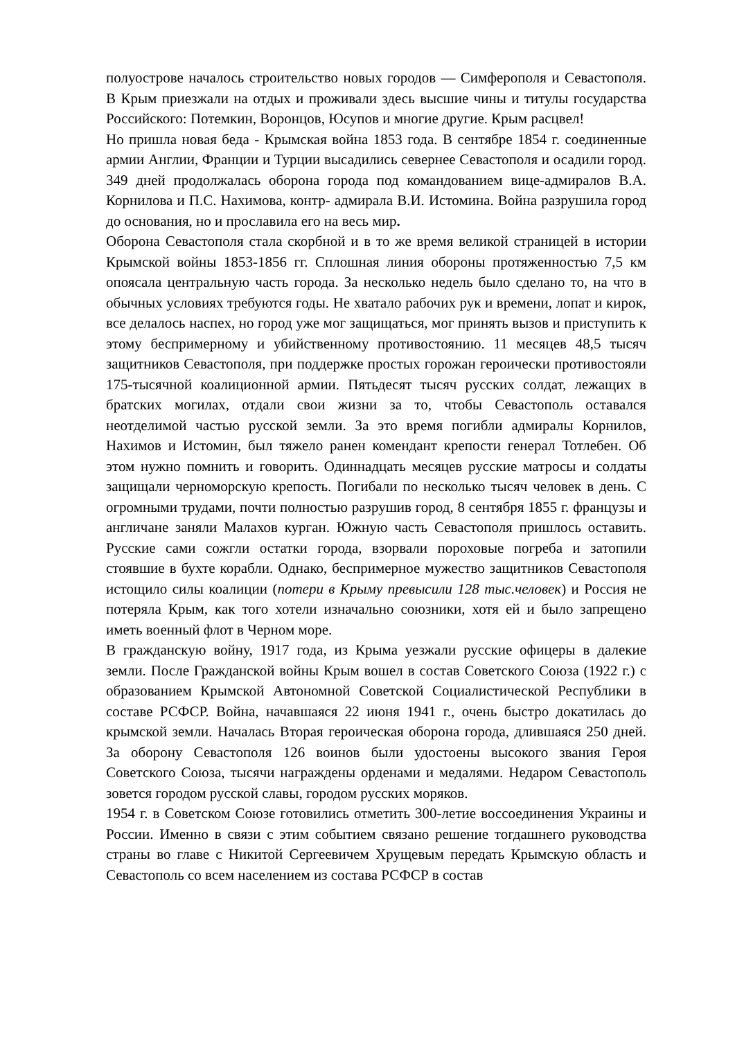полуострове началось строительство новых городов — Симферополя и Севастополя. В Крым приезжали на отдых и проживали здесь высшие чины и титулы государства Российского: Потемкин, Воронцов, Юсупов и многие другие. Крым расцвел!
Но пришла новая беда - Крымская война 1853 года. В сентябре 1854 г. соединенные армии Англии, Франции и Турции высадились севернее Севастополя и осадили город. 349 дней продолжалась оборона города под командованием вице-адмиралов В.А. Корнилова и П.С. Нахимова, контр- адмирала В.И. Истомина. Война разрушила город до основания, но и прославила его на весь мир.
Оборона Севастополя стала скорбной и в то же время великой страницей в истории Крымской войны 1853-1856 гг. Сплошная линия обороны протяженностью 7,5 км опоясала центральную часть города. За несколько недель было сделано то, на что в обычных условиях требуются годы. Не хватало рабочих рук и времени, лопат и кирок, все делалось наспех, но город уже мог защищаться, мог принять вызов и приступить к этому беспримерному и убийственному противостоянию. 11 месяцев 48,5 тысяч защитников Севастополя, при поддержке простых горожан героически противостояли 175-тысячной коалиционной армии. Пятьдесят тысяч русских солдат, лежащих в братских могилах, отдали свои жизни за то, чтобы Севастополь оставался неотделимой частью русской земли. За это время погибли адмиралы Корнилов, Нахимов и Истомин, был тяжело ранен комендант крепости генерал Тотлебен. Об этом нужно помнить и говорить. Одиннадцать месяцев русские матросы и солдаты защищали черноморскую крепость. Погибали по несколько тысяч человек в день. С огромными трудами, почти полностью разрушив город, 8 сентября 1855 г. французы и англичане заняли Малахов курган. Южную часть Севастополя пришлось оставить. Русские сами сожгли остатки города, взорвали пороховые погреба и затопили стоявшие в бухте корабли. Однако, беспримерное мужество защитников Севастополя истощило силы коалиции (потери в Крыму превысили 128 тыс.человек) и Россия не потеряла Крым, как того хотели изначально союзники, хотя ей и было запрещено иметь военный флот в Черном море.
В гражданскую войну, 1917 года, из Крыма уезжали русские офицеры в далекие земли. После Гражданской войны Крым вошел в состав Советского Союза (1922 г.) с образованием Крымской Автономной Советской Социалистической Республики в составе РСФСР. Война, начавшаяся 22 июня 1941 г., очень быстро докатилась до крымской земли. Началась Вторая героическая оборона города, длившаяся 250 дней. За оборону Севастополя 126 воинов были удостоены высокого звания Героя Советского Союза, тысячи награждены орденами и медалями. Недаром Севастополь зовется городом русской славы, городом русских моряков.
1954 г. в Советском Союзе готовились отметить 300-летие воссоединения Украины и России. Именно в связи с этим событием связано решение тогдашнего руководства страны во главе с Никитой Сергеевичем Хрущевым передать Крымскую область и Севастополь со всем населением из состава РСФСР в состав